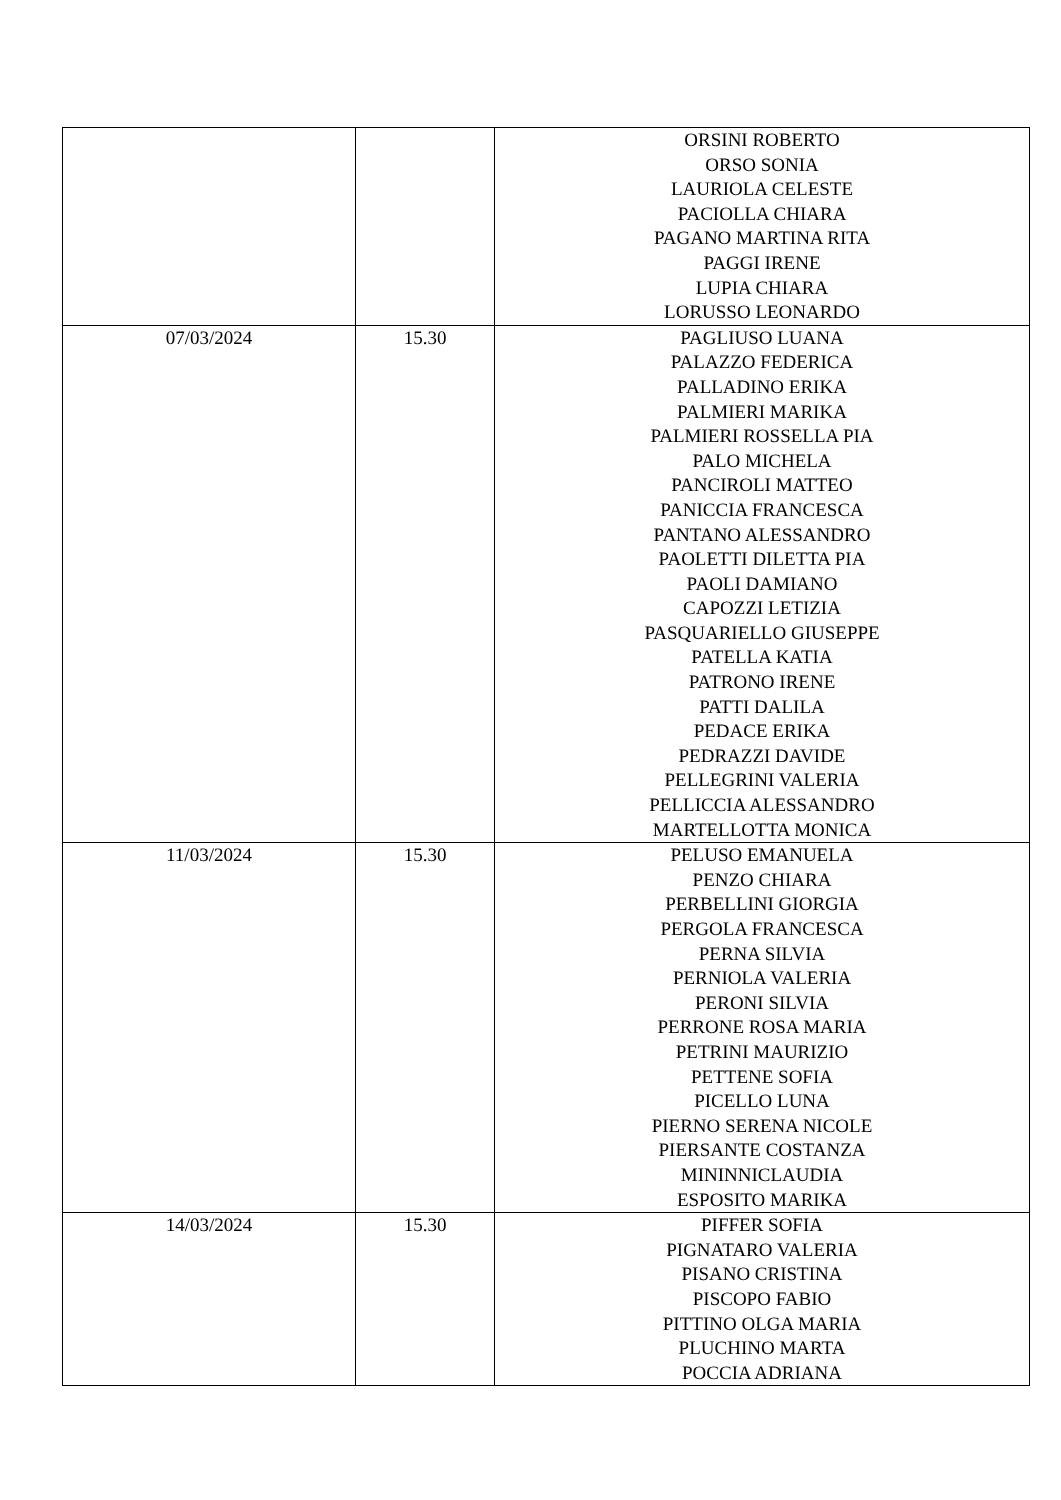| | | ORSINI ROBERTO ORSO SONIA LAURIOLA CELESTE PACIOLLA CHIARA PAGANO MARTINA RITA PAGGI IRENE LUPIA CHIARA LORUSSO LEONARDO |
| 07/03/2024 | 15.30 | PAGLIUSO LUANA PALAZZO FEDERICA PALLADINO ERIKA PALMIERI MARIKA PALMIERI ROSSELLA PIA PALO MICHELA PANCIROLI MATTEO PANICCIA FRANCESCA PANTANO ALESSANDRO PAOLETTI DILETTA PIA PAOLI DAMIANO CAPOZZI LETIZIA PASQUARIELLO GIUSEPPE PATELLA KATIA PATRONO IRENE PATTI DALILA PEDACE ERIKA PEDRAZZI DAVIDE PELLEGRINI VALERIA PELLICCIA ALESSANDRO MARTELLOTTA MONICA |
| 11/03/2024 | 15.30 | PELUSO EMANUELA PENZO CHIARA PERBELLINI GIORGIA PERGOLA FRANCESCA PERNA SILVIA PERNIOLA VALERIA PERONI SILVIA PERRONE ROSA MARIA PETRINI MAURIZIO PETTENE SOFIA PICELLO LUNA PIERNO SERENA NICOLE PIERSANTE COSTANZA MININNICLAUDIA ESPOSITO MARIKA |
| 14/03/2024 | 15.30 | PIFFER SOFIA PIGNATARO VALERIA PISANO CRISTINA PISCOPO FABIO PITTINO OLGA MARIA PLUCHINO MARTA POCCIA ADRIANA |